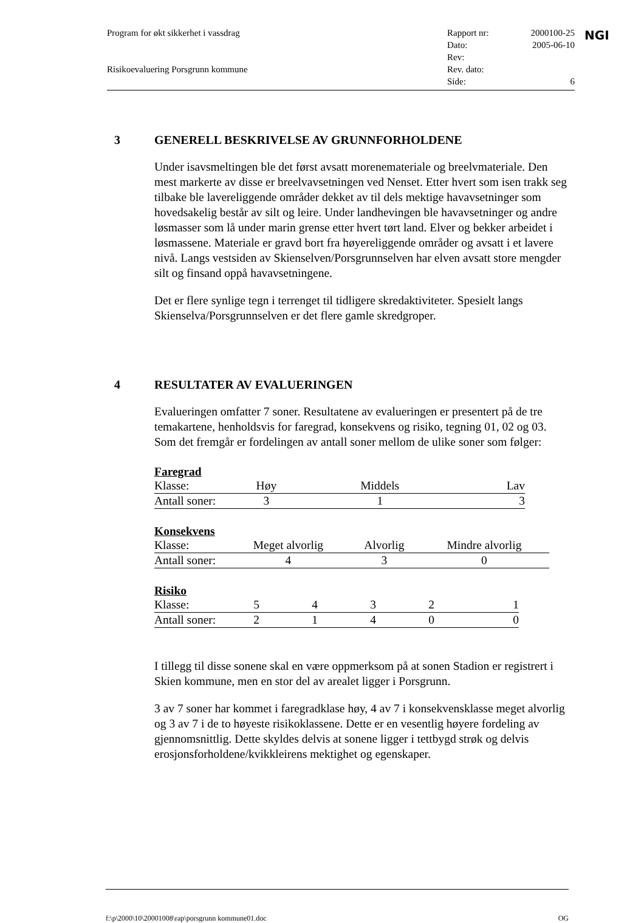Program for økt sikkerhet i vassdrag
Risikoevaluering Porsgrunn kommune
| Rapport nr: | 2000100-25 |
| Dato: | 2005-06-10 |
| Rev: | |
| Rev. dato: | |
| Side: | 6 |
NGI
3 GENERELL BESKRIVELSE AV GRUNNFORHOLDENE
Under isavsmeltingen ble det først avsatt morenemateriale og breelvmateriale. Den mest markerte av disse er breelvavsetningen ved Nenset. Etter hvert som isen trakk seg tilbake ble lavereliggende områder dekket av til dels mektige havavsetninger som hovedsakelig består av silt og leire. Under landhevingen ble havavsetninger og andre løsmasser som lå under marin grense etter hvert tørt land. Elver og bekker arbeidet i løsmassene. Materiale er gravd bort fra høyereliggende områder og avsatt i et lavere nivå. Langs vestsiden av Skienselven/Porsgrunnselven har elven avsatt store mengder silt og finsand oppå havavsetningene.
Det er flere synlige tegn i terrenget til tidligere skredaktiviteter. Spesielt langs Skienselva/Porsgrunnselven er det flere gamle skredgroper.
4 RESULTATER AV EVALUERINGEN
Evalueringen omfatter 7 soner. Resultatene av evalueringen er presentert på de tre temakartene, henholdsvis for faregrad, konsekvens og risiko, tegning 01, 02 og 03. Som det fremgår er fordelingen av antall soner mellom de ulike soner som følger:
Faregrad
| Klasse: | Høy | Middels | Lav |
| Antall soner: | 3 | 1 | 3 |
Konsekvens
| Klasse: | Meget alvorlig | Alvorlig | Mindre alvorlig |
| Antall soner: | 4 | 3 | 0 |
Risiko
| Klasse: | 5 | 4 | 3 | 2 | 1 |
| Antall soner: | 2 | 1 | 4 | 0 | 0 |
I tillegg til disse sonene skal en være oppmerksom på at sonen Stadion er registrert i Skien kommune, men en stor del av arealet ligger i Porsgrunn.
3 av 7 soner har kommet i faregradklase høy, 4 av 7 i konsekvensklasse meget alvorlig og 3 av 7 i de to høyeste risikoklassene. Dette er en vesentlig høyere fordeling av gjennomsnittlig. Dette skyldes delvis at sonene ligger i tettbygd strøk og delvis erosjonsforholdene/kvikkleirens mektighet og egenskaper.
f:\p\2000\10\20001008\rap\porsgrunn kommune01.doc OG